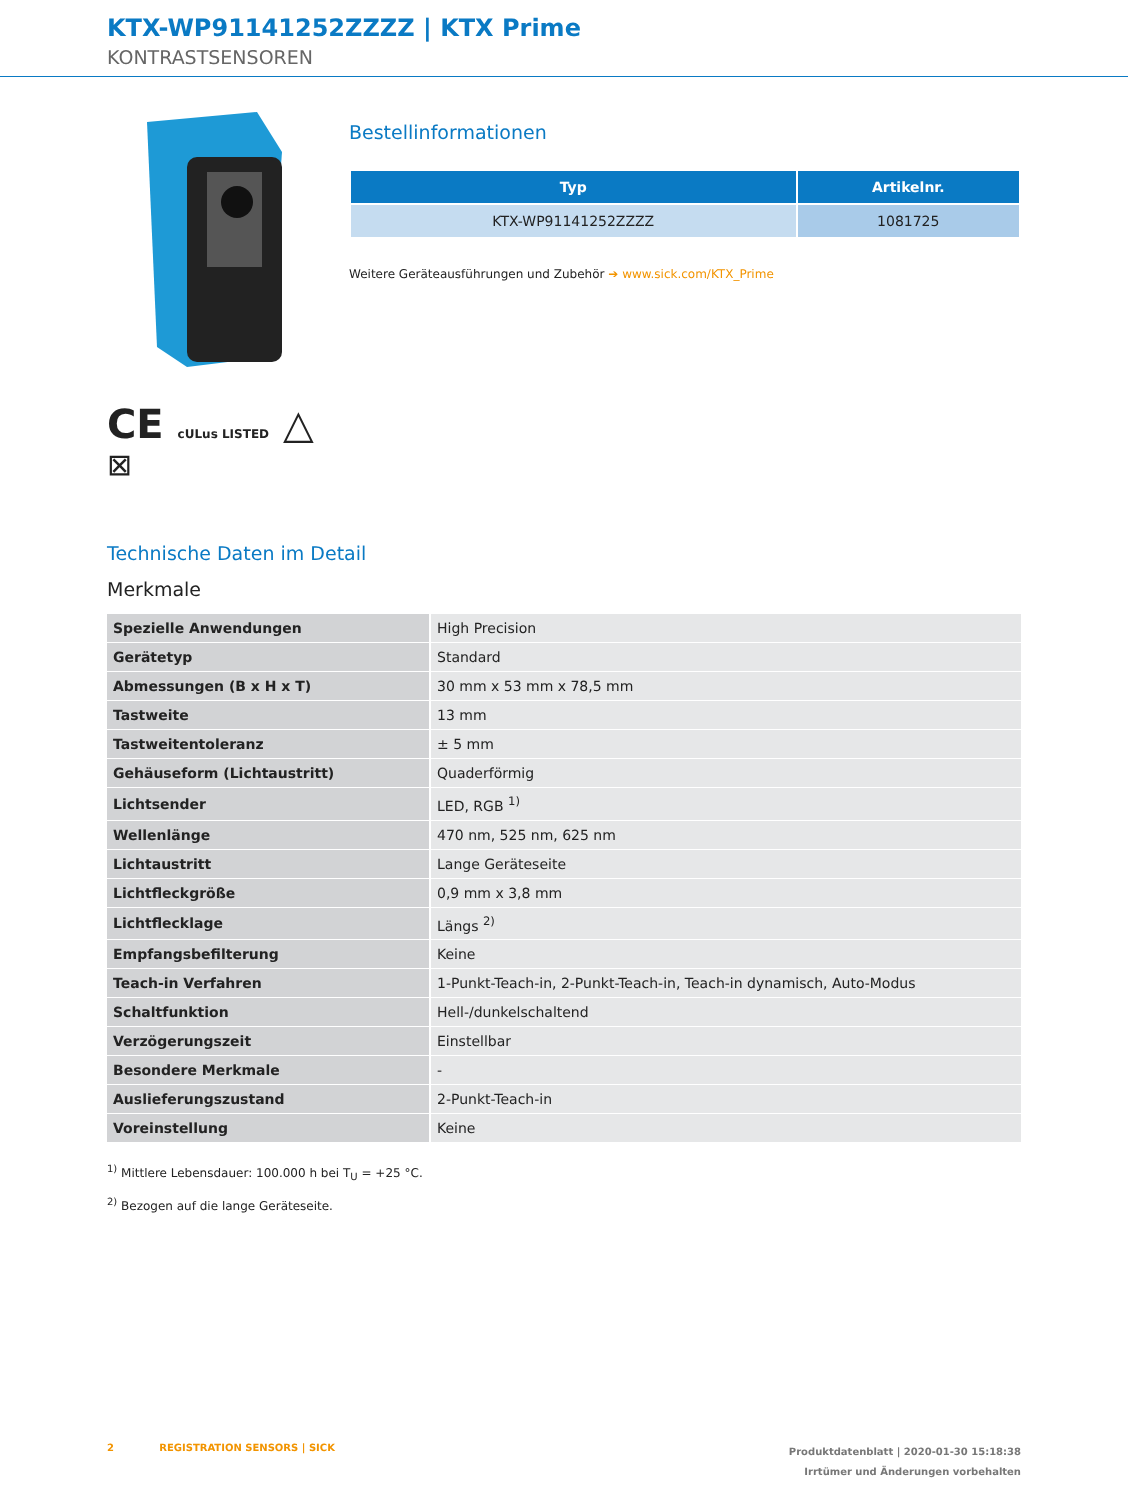KTX-WP91141252ZZZZ | KTX Prime
KONTRASTSENSOREN
CE cULus LISTED △
⊠
Bestellinformationen
| Typ | Artikelnr. |
| --- | --- |
| KTX-WP91141252ZZZZ | 1081725 |
Weitere Geräteausführungen und Zubehör ➔ www.sick.com/KTX_Prime
Technische Daten im Detail
Merkmale
| Spezielle Anwendungen | High Precision |
| Gerätetyp | Standard |
| Abmessungen (B x H x T) | 30 mm x 53 mm x 78,5 mm |
| Tastweite | 13 mm |
| Tastweitentoleranz | ± 5 mm |
| Gehäuseform (Lichtaustritt) | Quaderförmig |
| Lichtsender | LED, RGB <sup>1)</sup> |
| Wellenlänge | 470 nm, 525 nm, 625 nm |
| Lichtaustritt | Lange Geräteseite |
| Lichtfleckgröße | 0,9 mm x 3,8 mm |
| Lichtflecklage | Längs <sup>2)</sup> |
| Empfangsbefilterung | Keine |
| Teach-in Verfahren | 1-Punkt-Teach-in, 2-Punkt-Teach-in, Teach-in dynamisch, Auto-Modus |
| Schaltfunktion | Hell-/dunkelschaltend |
| Verzögerungszeit | Einstellbar |
| Besondere Merkmale | - |
| Auslieferungszustand | 2-Punkt-Teach-in |
| Voreinstellung | Keine |
<sup>1)</sup> Mittlere Lebensdauer: 100.000 h bei T<sub>U</sub> = +25 °C.
<sup>2)</sup> Bezogen auf die lange Geräteseite.
2 REGISTRATION SENSORS | SICK
Produktdatenblatt | 2020-01-30 15:18:38
Irrtümer und Änderungen vorbehalten